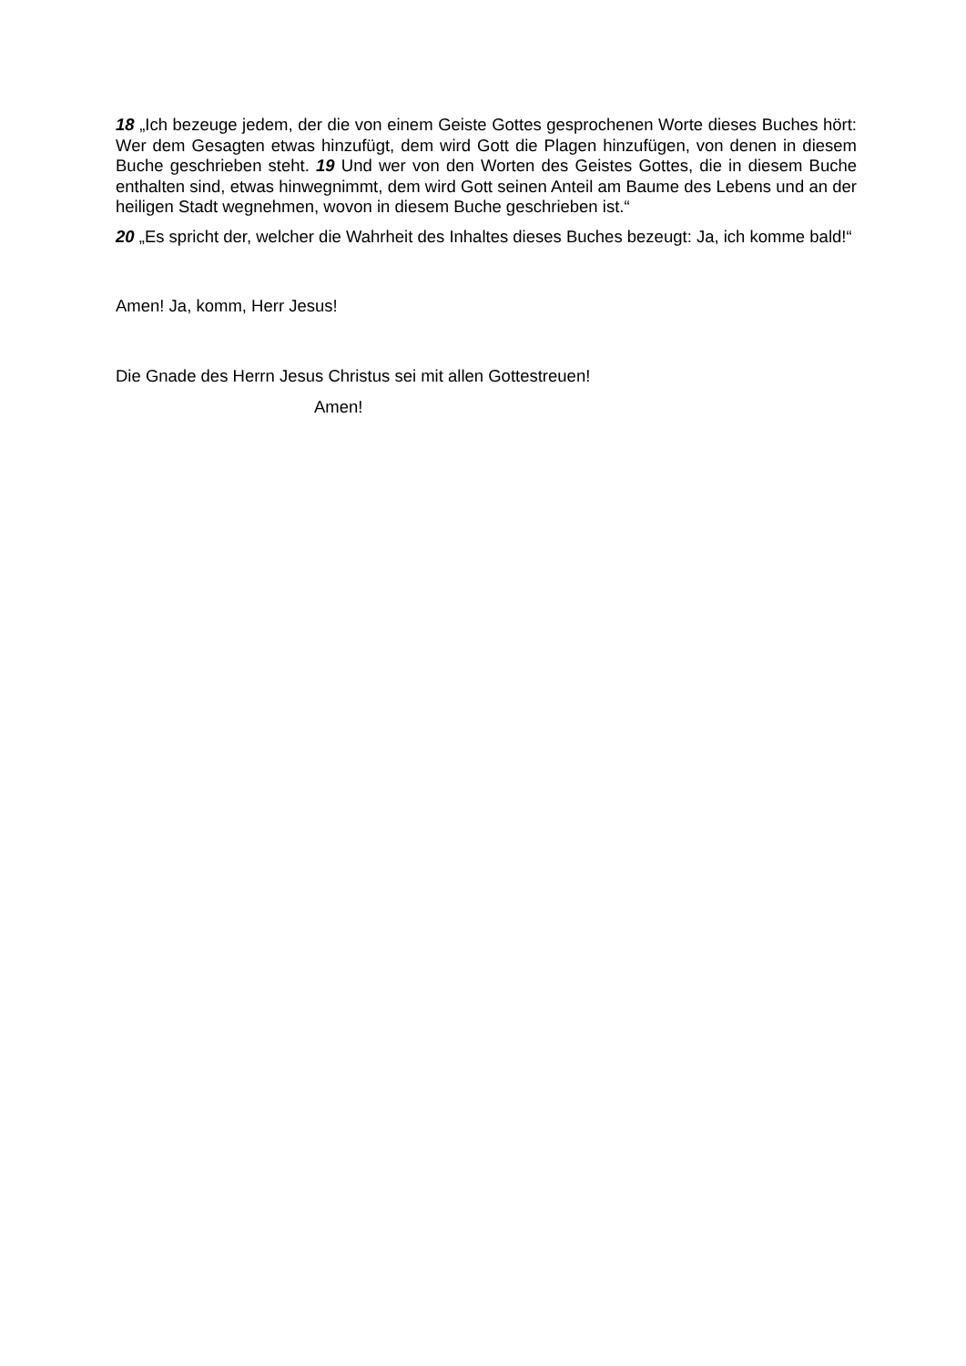18 „Ich bezeuge jedem, der die von einem Geiste Gottes gesprochenen Worte dieses Buches hört: Wer dem Gesagten etwas hinzufügt, dem wird Gott die Plagen hinzufügen, von denen in diesem Buche geschrieben steht. 19 Und wer von den Worten des Geistes Gottes, die in diesem Buche enthalten sind, etwas hinwegnimmt, dem wird Gott seinen Anteil am Baume des Lebens und an der heiligen Stadt wegnehmen, wovon in diesem Buche geschrieben ist.“
20 „Es spricht der, welcher die Wahrheit des Inhaltes dieses Buches bezeugt: Ja, ich komme bald!“
Amen! Ja, komm, Herr Jesus!
Die Gnade des Herrn Jesus Christus sei mit allen Gottestreuen!
Amen!